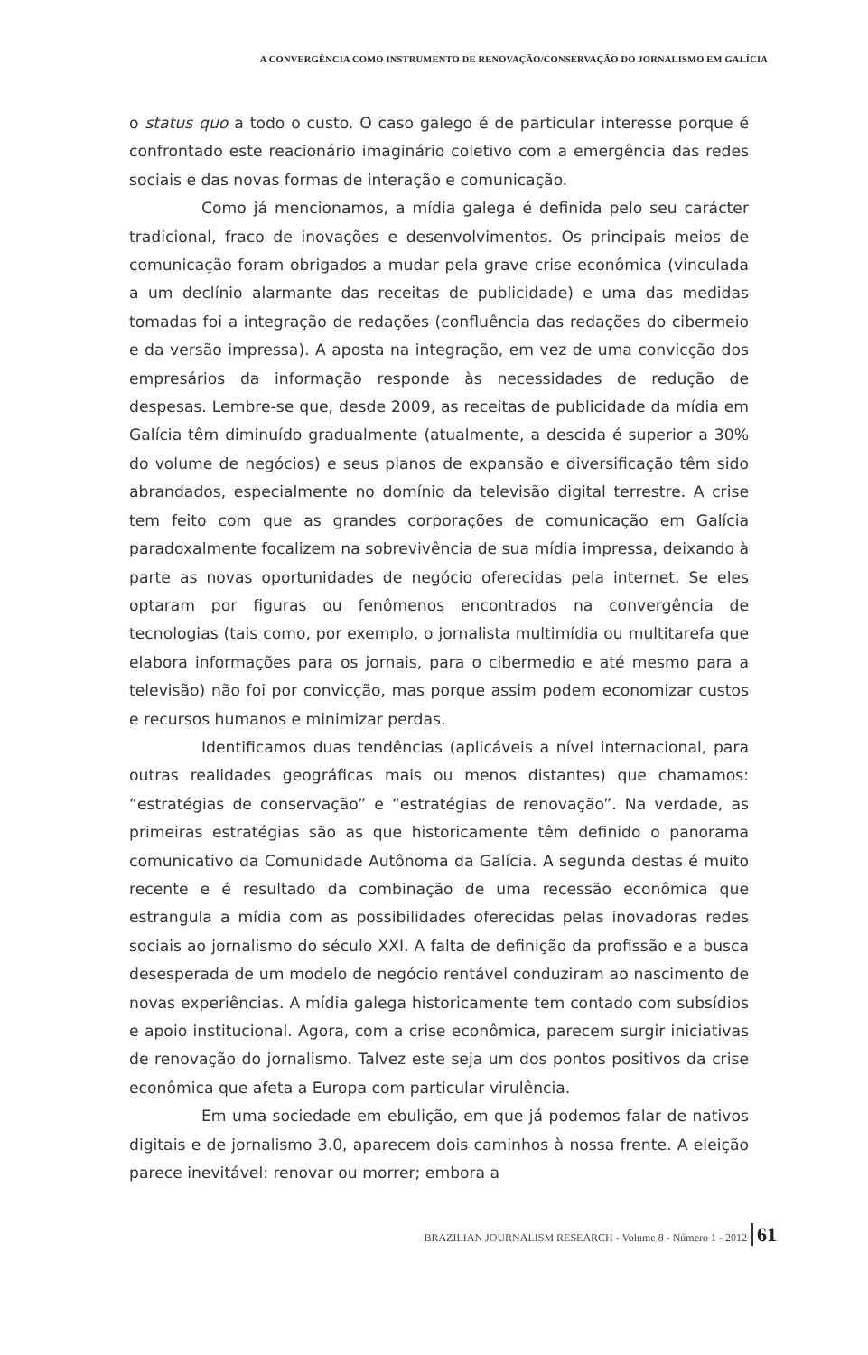A CONVERGÊNCIA COMO INSTRUMENTO DE RENOVAÇÃO/CONSERVAÇÃO DO JORNALISMO EM GALÍCIA
o status quo a todo o custo. O caso galego é de particular interesse porque é confrontado este reacionário imaginário coletivo com a emergência das redes sociais e das novas formas de interação e comunicação.
Como já mencionamos, a mídia galega é definida pelo seu carácter tradicional, fraco de inovações e desenvolvimentos. Os principais meios de comunicação foram obrigados a mudar pela grave crise econômica (vinculada a um declínio alarmante das receitas de publicidade) e uma das medidas tomadas foi a integração de redações (confluência das redações do cibermeio e da versão impressa). A aposta na integração, em vez de uma convicção dos empresários da informação responde às necessidades de redução de despesas. Lembre-se que, desde 2009, as receitas de publicidade da mídia em Galícia têm diminuído gradualmente (atualmente, a descida é superior a 30% do volume de negócios) e seus planos de expansão e diversificação têm sido abrandados, especialmente no domínio da televisão digital terrestre. A crise tem feito com que as grandes corporações de comunicação em Galícia paradoxalmente focalizem na sobrevivência de sua mídia impressa, deixando à parte as novas oportunidades de negócio oferecidas pela internet. Se eles optaram por figuras ou fenômenos encontrados na convergência de tecnologias (tais como, por exemplo, o jornalista multimídia ou multitarefa que elabora informações para os jornais, para o cibermedio e até mesmo para a televisão) não foi por convicção, mas porque assim podem economizar custos e recursos humanos e minimizar perdas.
Identificamos duas tendências (aplicáveis a nível internacional, para outras realidades geográficas mais ou menos distantes) que chamamos: “estratégias de conservação” e “estratégias de renovação”. Na verdade, as primeiras estratégias são as que historicamente têm definido o panorama comunicativo da Comunidade Autônoma da Galícia. A segunda destas é muito recente e é resultado da combinação de uma recessão econômica que estrangula a mídia com as possibilidades oferecidas pelas inovadoras redes sociais ao jornalismo do século XXI. A falta de definição da profissão e a busca desesperada de um modelo de negócio rentável conduziram ao nascimento de novas experiências. A mídia galega historicamente tem contado com subsídios e apoio institucional. Agora, com a crise econômica, parecem surgir iniciativas de renovação do jornalismo. Talvez este seja um dos pontos positivos da crise econômica que afeta a Europa com particular virulência.
Em uma sociedade em ebulição, em que já podemos falar de nativos digitais e de jornalismo 3.0, aparecem dois caminhos à nossa frente. A eleição parece inevitável: renovar ou morrer; embora a
BRAZILIAN JOURNALISM RESEARCH - Volume 8 - Número 1 - 2012 61